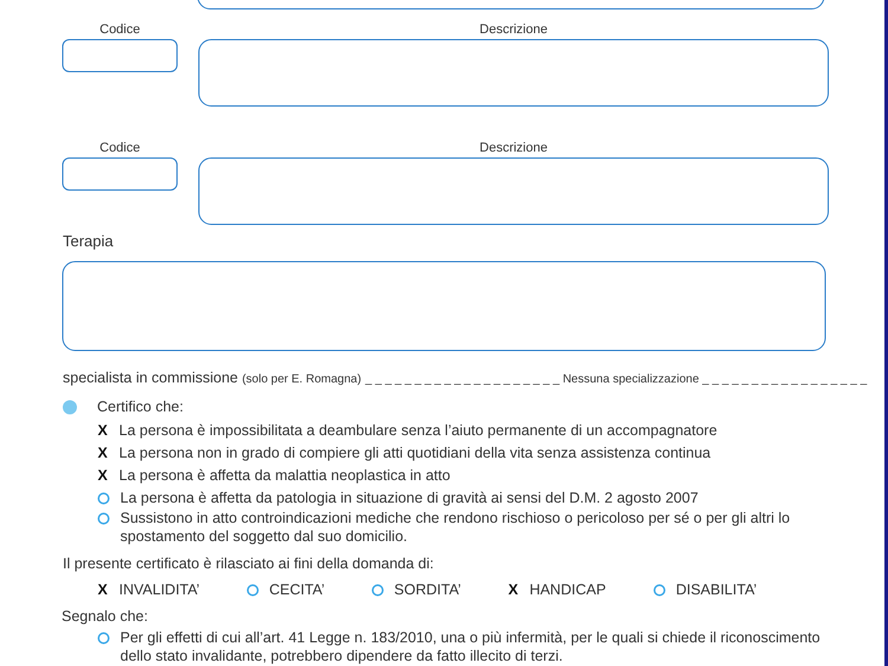Codice Descrizione
Codice Descrizione
Terapia
specialista in commissione (solo per E. Romagna) _ _ _ _ _ _ _ _ _ _ _ _ _ _ _ _ _ _ _ _ Nessuna specializzazione _ _ _ _ _ _ _ _ _ _ _ _ _ _ _ _ _
Certifico che:
X La persona è impossibilitata a deambulare senza l’aiuto permanente di un accompagnatore
X La persona non in grado di compiere gli atti quotidiani della vita senza assistenza continua
X La persona è affetta da malattia neoplastica in atto
La persona è affetta da patologia in situazione di gravità ai sensi del D.M. 2 agosto 2007
Sussistono in atto controindicazioni mediche che rendono rischioso o pericoloso per sé o per gli altri lo spostamento del soggetto dal suo domicilio.
Il presente certificato è rilasciato ai fini della domanda di:
X INVALIDITA’ CECITA’ SORDITA’ X HANDICAP DISABILITA’
Segnalo che:
Per gli effetti di cui all’art. 41 Legge n. 183/2010, una o più infermità, per le quali si chiede il riconoscimento dello stato invalidante, potrebbero dipendere da fatto illecito di terzi.